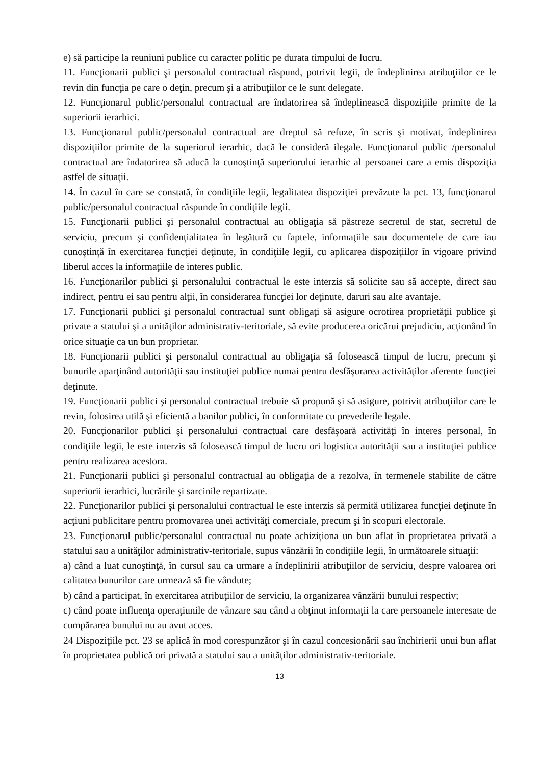e) să participe la reuniuni publice cu caracter politic pe durata timpului de lucru.
11. Funcţionarii publici şi personalul contractual răspund, potrivit legii, de îndeplinirea atribuţiilor ce le revin din funcţia pe care o deţin, precum şi a atribuţiilor ce le sunt delegate.
12. Funcţionarul public/personalul contractual are îndatorirea să îndeplinească dispoziţiile primite de la superiorii ierarhici.
13. Funcţionarul public/personalul contractual are dreptul să refuze, în scris şi motivat, îndeplinirea dispoziţiilor primite de la superiorul ierarhic, dacă le consideră ilegale. Funcţionarul public /personalul contractual are îndatorirea să aducă la cunoştinţă superiorului ierarhic al persoanei care a emis dispoziţia astfel de situaţii.
14. În cazul în care se constată, în condiţiile legii, legalitatea dispoziţiei prevăzute la pct. 13, funcţionarul public/personalul contractual răspunde în condiţiile legii.
15. Funcţionarii publici şi personalul contractual au obligaţia să păstreze secretul de stat, secretul de serviciu, precum şi confidenţialitatea în legătură cu faptele, informaţiile sau documentele de care iau cunoştinţă în exercitarea funcţiei deţinute, în condiţiile legii, cu aplicarea dispoziţiilor în vigoare privind liberul acces la informaţiile de interes public.
16. Funcţionarilor publici şi personalului contractual le este interzis să solicite sau să accepte, direct sau indirect, pentru ei sau pentru alţii, în considerarea funcţiei lor deţinute, daruri sau alte avantaje.
17. Funcţionarii publici şi personalul contractual sunt obligaţi să asigure ocrotirea proprietăţii publice şi private a statului şi a unităţilor administrativ-teritoriale, să evite producerea oricărui prejudiciu, acţionând în orice situaţie ca un bun proprietar.
18. Funcţionarii publici şi personalul contractual au obligaţia să folosească timpul de lucru, precum şi bunurile aparţinând autorităţii sau instituţiei publice numai pentru desfăşurarea activităţilor aferente funcţiei deţinute.
19. Funcţionarii publici şi personalul contractual trebuie să propună şi să asigure, potrivit atribuţiilor care le revin, folosirea utilă şi eficientă a banilor publici, în conformitate cu prevederile legale.
20. Funcţionarilor publici şi personalului contractual care desfăşoară activităţi în interes personal, în condiţiile legii, le este interzis să folosească timpul de lucru ori logistica autorităţii sau a instituţiei publice pentru realizarea acestora.
21. Funcţionarii publici şi personalul contractual au obligaţia de a rezolva, în termenele stabilite de către superiorii ierarhici, lucrările şi sarcinile repartizate.
22. Funcţionarilor publici şi personalului contractual le este interzis să permită utilizarea funcţiei deţinute în acţiuni publicitare pentru promovarea unei activităţi comerciale, precum şi în scopuri electorale.
23. Funcţionarul public/personalul contractual nu poate achiziţiona un bun aflat în proprietatea privată a statului sau a unităţilor administrativ-teritoriale, supus vânzării în condiţiile legii, în următoarele situaţii:
a) când a luat cunoştinţă, în cursul sau ca urmare a îndeplinirii atribuţiilor de serviciu, despre valoarea ori calitatea bunurilor care urmează să fie vândute;
b) când a participat, în exercitarea atribuţiilor de serviciu, la organizarea vânzării bunului respectiv;
c) când poate influenţa operaţiunile de vânzare sau când a obţinut informaţii la care persoanele interesate de cumpărarea bunului nu au avut acces.
24 Dispoziţiile pct. 23 se aplică în mod corespunzător şi în cazul concesionării sau închirierii unui bun aflat în proprietatea publică ori privată a statului sau a unităţilor administrativ-teritoriale.
13